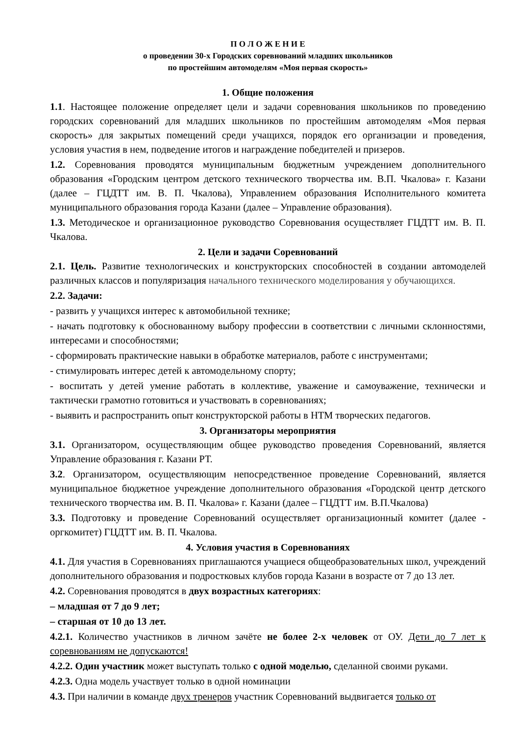П О Л О Ж Е Н И Е
о проведении 30-х Городских соревнований младших школьников
по простейшим автомоделям «Моя первая скорость»
1. Общие положения
1.1. Настоящее положение определяет цели и задачи соревнования школьников по проведению городских соревнований для младших школьников по простейшим автомоделям «Моя первая скорость» для закрытых помещений среди учащихся, порядок его организации и проведения, условия участия в нем, подведение итогов и награждение победителей и призеров.
1.2. Соревнования проводятся муниципальным бюджетным учреждением дополнительного образования «Городским центром детского технического творчества им. В.П. Чкалова» г. Казани (далее – ГЦДТТ им. В. П. Чкалова), Управлением образования Исполнительного комитета муниципального образования города Казани (далее – Управление образования).
1.3. Методическое и организационное руководство Соревнования осуществляет ГЦДТТ им. В. П. Чкалова.
2. Цели и задачи Соревнований
2.1. Цель. Развитие технологических и конструкторских способностей в создании автомоделей различных классов и популяризация начального технического моделирования у обучающихся.
2.2. Задачи:
- развить у учащихся интерес к автомобильной технике;
- начать подготовку к обоснованному выбору профессии в соответствии с личными склонностями, интересами и способностями;
- сформировать практические навыки в обработке материалов, работе с инструментами;
- стимулировать интерес детей к автомодельному спорту;
- воспитать у детей умение работать в коллективе, уважение и самоуважение, технически и тактически грамотно готовиться и участвовать в соревнованиях;
- выявить и распространить опыт конструкторской работы в НТМ творческих педагогов.
3. Организаторы мероприятия
3.1. Организатором, осуществляющим общее руководство проведения Соревнований, является Управление образования г. Казани РТ.
3.2. Организатором, осуществляющим непосредственное проведение Соревнований, является муниципальное бюджетное учреждение дополнительного образования «Городской центр детского технического творчества им. В. П. Чкалова» г. Казани (далее – ГЦДТТ им. В.П.Чкалова)
3.3. Подготовку и проведение Соревнований осуществляет организационный комитет (далее - оргкомитет) ГЦДТТ им. В. П. Чкалова.
4. Условия участия в Соревнованиях
4.1. Для участия в Соревнованиях приглашаются учащиеся общеобразовательных школ, учреждений дополнительного образования и подростковых клубов города Казани в возрасте от 7 до 13 лет.
4.2. Соревнования проводятся в двух возрастных категориях:
– младшая от 7 до 9 лет;
– старшая от 10 до 13 лет.
4.2.1. Количество участников в личном зачёте не более 2-х человек от ОУ. Дети до 7 лет к соревнованиям не допускаются!
4.2.2. Один участник может выступать только с одной моделью, сделанной своими руками.
4.2.3. Одна модель участвует только в одной номинации
4.3. При наличии в команде двух тренеров участник Соревнований выдвигается только от